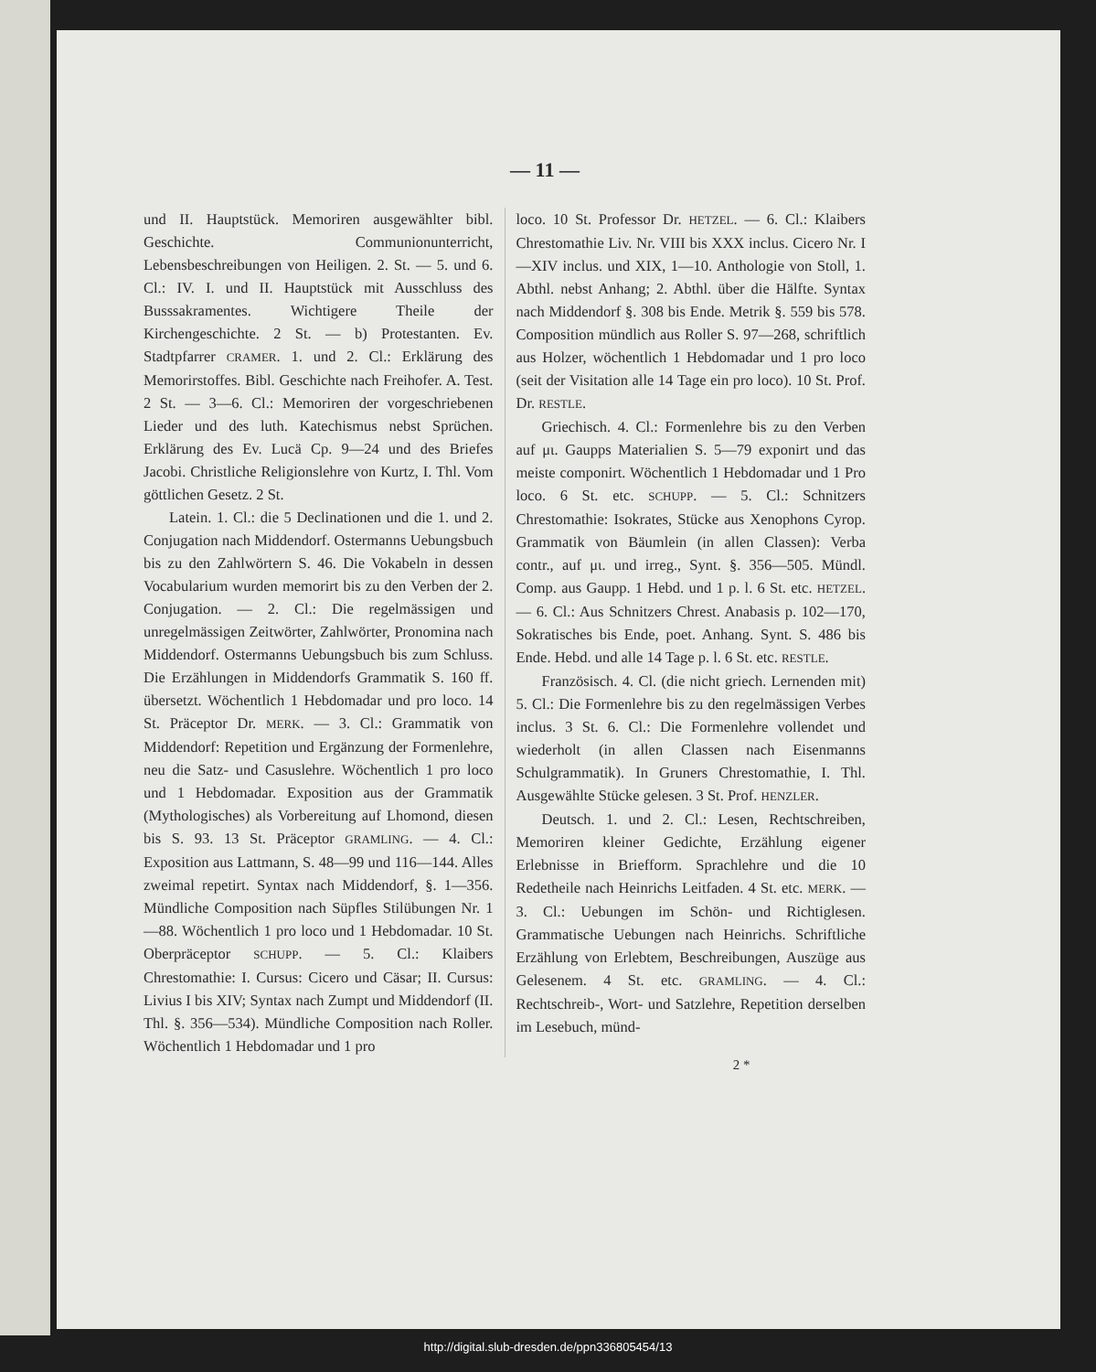— 11 —
und II. Hauptstück. Memoriren ausgewählter bibl. Geschichte. Communionunterricht, Lebensbeschreibungen von Heiligen. 2. St. — 5. und 6. Cl.: IV. I. und II. Hauptstück mit Ausschluss des Busssakramentes. Wichtigere Theile der Kirchengeschichte. 2 St. — b) Protestanten. Ev. Stadtpfarrer CRAMER. 1. und 2. Cl.: Erklärung des Memorirstoffes. Bibl. Geschichte nach Freihofer. A. Test. 2 St. — 3—6. Cl.: Memoriren der vorgeschriebenen Lieder und des luth. Katechismus nebst Sprüchen. Erklärung des Ev. Lucä Cp. 9—24 und des Briefes Jacobi. Christliche Religionslehre von Kurtz, I. Thl. Vom göttlichen Gesetz. 2 St.
Latein. 1. Cl.: die 5 Declinationen und die 1. und 2. Conjugation nach Middendorf. Ostermanns Uebungsbuch bis zu den Zahlwörtern S. 46. Die Vokabeln in dessen Vocabularium wurden memorirt bis zu den Verben der 2. Conjugation. — 2. Cl.: Die regelmässigen und unregelmässigen Zeitwörter, Zahlwörter, Pronomina nach Middendorf. Ostermanns Uebungsbuch bis zum Schluss. Die Erzählungen in Middendorfs Grammatik S. 160 ff. übersetzt. Wöchentlich 1 Hebdomadar und pro loco. 14 St. Präceptor Dr. MERK. — 3. Cl.: Grammatik von Middendorf: Repetition und Ergänzung der Formenlehre, neu die Satz- und Casuslehre. Wöchentlich 1 pro loco und 1 Hebdomadar. Exposition aus der Grammatik (Mythologisches) als Vorbereitung auf Lhomond, diesen bis S. 93. 13 St. Präceptor GRAMLING. — 4. Cl.: Exposition aus Lattmann, S. 48—99 und 116—144. Alles zweimal repetirt. Syntax nach Middendorf, §. 1—356. Mündliche Composition nach Süpfles Stilübungen Nr. 1—88. Wöchentlich 1 pro loco und 1 Hebdomadar. 10 St. Oberpräceptor SCHUPP. — 5. Cl.: Klaibers Chrestomathie: I. Cursus: Cicero und Cäsar; II. Cursus: Livius I bis XIV; Syntax nach Zumpt und Middendorf (II. Thl. §. 356—534). Mündliche Composition nach Roller. Wöchentlich 1 Hebdomadar und 1 pro
loco. 10 St. Professor Dr. HETZEL. — 6. Cl.: Klaibers Chrestomathie Liv. Nr. VIII bis XXX inclus. Cicero Nr. I—XIV inclus. und XIX, 1—10. Anthologie von Stoll, 1. Abthl. nebst Anhang; 2. Abthl. über die Hälfte. Syntax nach Middendorf §. 308 bis Ende. Metrik §. 559 bis 578. Composition mündlich aus Roller S. 97—268, schriftlich aus Holzer, wöchentlich 1 Hebdomadar und 1 pro loco (seit der Visitation alle 14 Tage ein pro loco). 10 St. Prof. Dr. RESTLE.
Griechisch. 4. Cl.: Formenlehre bis zu den Verben auf μι. Gaupps Materialien S. 5—79 exponirt und das meiste componirt. Wöchentlich 1 Hebdomadar und 1 Pro loco. 6 St. etc. SCHUPP. — 5. Cl.: Schnitzers Chrestomathie: Isokrates, Stücke aus Xenophons Cyrop. Grammatik von Bäumlein (in allen Classen): Verba contr., auf μι. und irreg., Synt. §. 356—505. Mündl. Comp. aus Gaupp. 1 Hebd. und 1 p. l. 6 St. etc. HETZEL. — 6. Cl.: Aus Schnitzers Chrest. Anabasis p. 102—170, Sokratisches bis Ende, poet. Anhang. Synt. S. 486 bis Ende. Hebd. und alle 14 Tage p. l. 6 St. etc. RESTLE.
Französisch. 4. Cl. (die nicht griech. Lernenden mit) 5. Cl.: Die Formenlehre bis zu den regelmässigen Verbes inclus. 3 St. 6. Cl.: Die Formenlehre vollendet und wiederholt (in allen Classen nach Eisenmanns Schulgrammatik). In Gruners Chrestomathie, I. Thl. Ausgewählte Stücke gelesen. 3 St. Prof. HENZLER.
Deutsch. 1. und 2. Cl.: Lesen, Rechtschreiben, Memoriren kleiner Gedichte, Erzählung eigener Erlebnisse in Briefform. Sprachlehre und die 10 Redetheile nach Heinrichs Leitfaden. 4 St. etc. MERK. — 3. Cl.: Uebungen im Schön- und Richtiglesen. Grammatische Uebungen nach Heinrichs. Schriftliche Erzählung von Erlebtem, Beschreibungen, Auszüge aus Gelesenem. 4 St. etc. GRAMLING. — 4. Cl.: Rechtschreib-, Wort- und Satzlehre, Repetition derselben im Lesebuch, münd-
2 *
http://digital.slub-dresden.de/ppn336805454/13